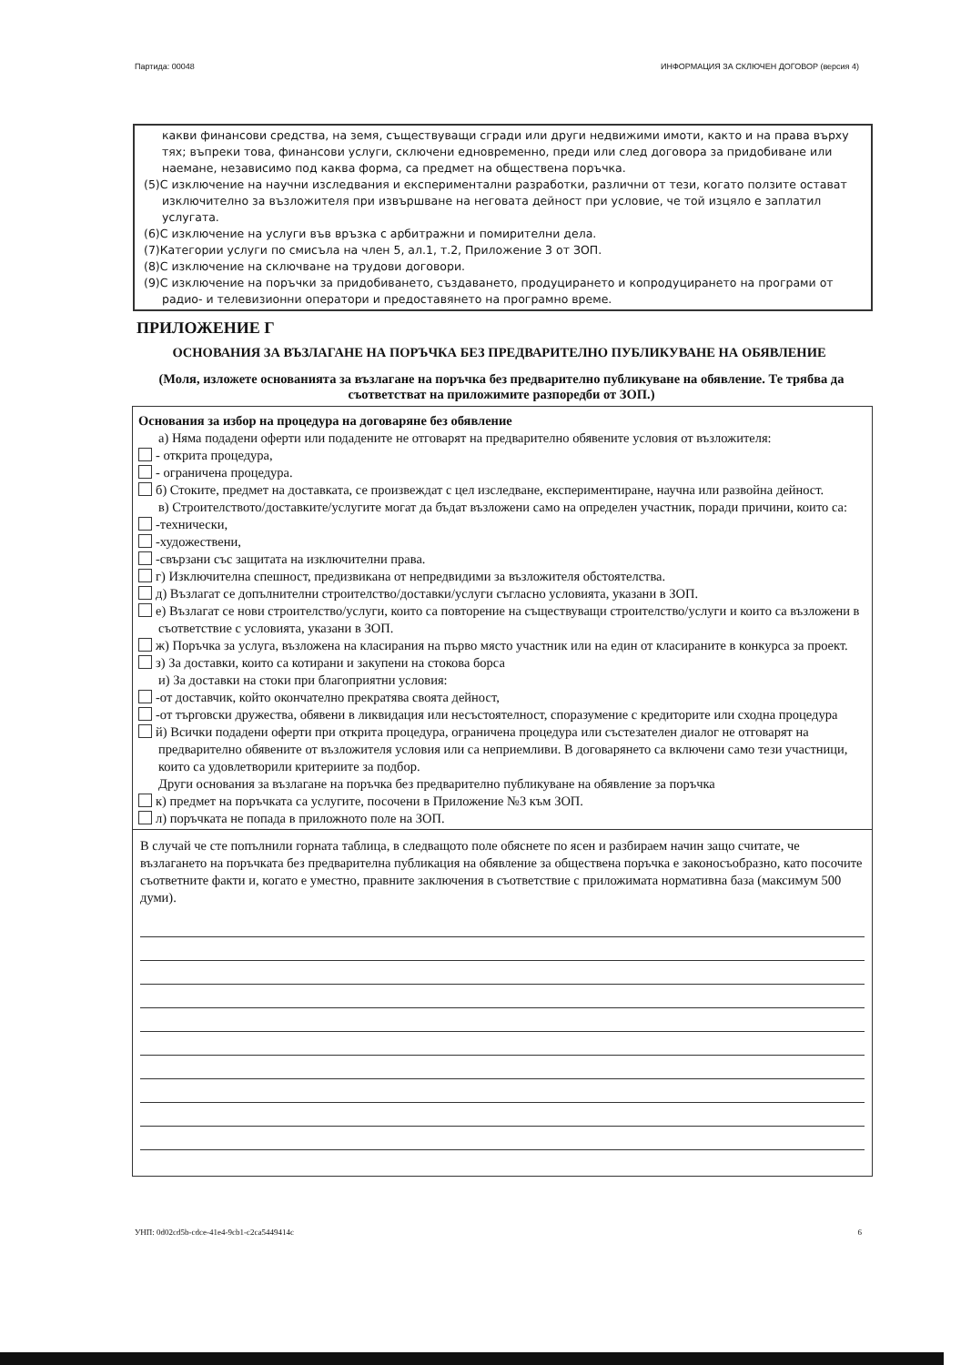Партида: 00048 ИНФОРМАЦИЯ ЗА СКЛЮЧЕН ДОГОВОР (версия 4)
какви финансови средства, на земя, съществуващи сгради или други недвижими имоти, както и на права върху тях; въпреки това, финансови услуги, сключени едновременно, преди или след договора за придобиване или наемане, независимо под каква форма, са предмет на обществена поръчка.
(5)С изключение на научни изследвания и експериментални разработки, различни от тези, когато ползите остават изключително за възложителя при извършване на неговата дейност при условие, че той изцяло е заплатил услугата.
(6)С изключение на услуги във връзка с арбитражни и помирителни дела.
(7)Категории услуги по смисъла на член 5, ал.1, т.2, Приложение 3 от ЗОП.
(8)С изключение на сключване на трудови договори.
(9)С изключение на поръчки за придобиването, създаването, продуцирането и копродуцирането на програми от радио- и телевизионни оператори и предоставянето на програмно време.
ПРИЛОЖЕНИЕ Г
ОСНОВАНИЯ ЗА ВЪЗЛАГАНЕ НА ПОРЪЧКА БЕЗ ПРЕДВАРИТЕЛНО ПУБЛИКУВАНЕ НА ОБЯВЛЕНИЕ
(Моля, изложете основанията за възлагане на поръчка без предварително публикуване на обявление. Те трябва да съответстват на приложимите разпоредби от ЗОП.)
Основания за избор на процедура на договаряне без обявление
а) Няма подадени оферти или подадените не отговарят на предварително обявените условия от възложителя:
- открита процедура,
- ограничена процедура.
б) Стоките, предмет на доставката, се произвеждат с цел изследване, експериментиране, научна или развойна дейност.
в) Строителството/доставките/услугите могат да бъдат възложени само на определен участник, поради причини, които са:
-технически,
-художествени,
-свързани със защитата на изключителни права.
г) Изключителна спешност, предизвикана от непредвидими за възложителя обстоятелства.
д) Възлагат се допълнителни строителство/доставки/услуги съгласно условията, указани в ЗОП.
е) Възлагат се нови строителство/услуги, които са повторение на съществуващи строителство/услуги и които са възложени в съответствие с условията, указани в ЗОП.
ж) Поръчка за услуга, възложена на класирания на първо място участник или на един от класираните в конкурса за проект.
з) За доставки, които са котирани и закупени на стокова борса
и) За доставки на стоки при благоприятни условия:
-от доставчик, който окончателно прекратява своята дейност,
-от търговски дружества, обявени в ликвидация или несъстоятелност, споразумение с кредиторите или сходна процедура
й) Всички подадени оферти при открита процедура, ограничена процедура или състезателен диалог не отговарят на предварително обявените от възложителя условия или са неприемливи. В договарянето са включени само тези участници, които са удовлетворили критериите за подбор.
Други основания за възлагане на поръчка без предварително публикуване на обявление за поръчка
к) предмет на поръчката са услугите, посочени в Приложение №3 към ЗОП.
л) поръчката не попада в приложното поле на ЗОП.
В случай че сте попълнили горната таблица, в следващото поле обяснете по ясен и разбираем начин защо считате, че възлагането на поръчката без предварителна публикация на обявление за обществена поръчка е законосъобразно, като посочите съответните факти и, когато е уместно, правните заключения в съответствие с приложимата нормативна база (максимум 500 думи).
УНП: 0d02cd5b-cdce-41e4-9cb1-c2ca5449414c 6